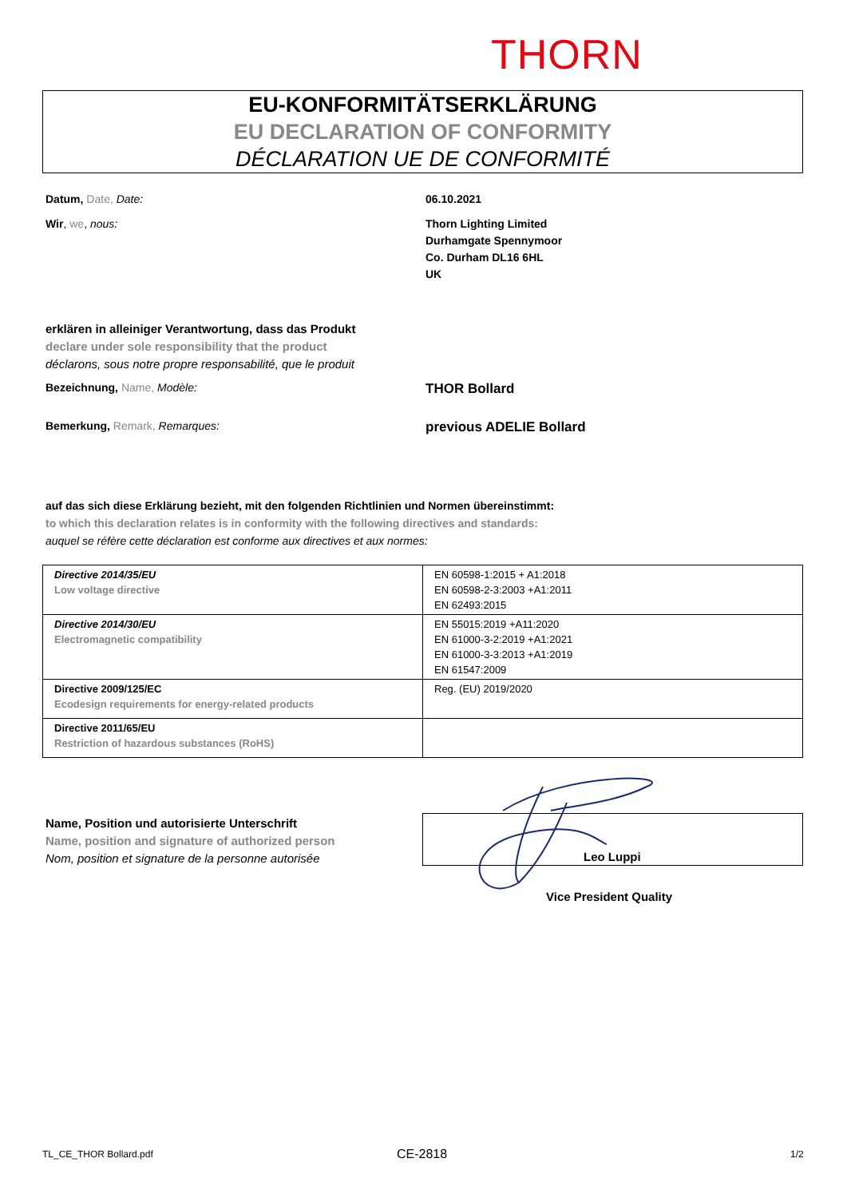THORN
EU-KONFORMITÄTSERKLÄRUNG
EU DECLARATION OF CONFORMITY
DÉCLARATION UE DE CONFORMITÉ
Datum, Date, Date: 06.10.2021
Wir, we, nous:
Thorn Lighting Limited
Durhamgate Spennymoor
Co. Durham DL16 6HL
UK
erklären in alleiniger Verantwortung, dass das Produkt
declare under sole responsibility that the product
déclarons, sous notre propre responsabilité, que le produit
Bezeichnung, Name, Modèle: THOR Bollard
Bemerkung, Remark, Remarques: previous ADELIE Bollard
auf das sich diese Erklärung bezieht, mit den folgenden Richtlinien und Normen übereinstimmt:
to which this declaration relates is in conformity with the following directives and standards:
auquel se réfère cette déclaration est conforme aux directives et aux normes:
| Directive 2014/35/EU Low voltage directive | EN 60598-1:2015 + A1:2018 EN 60598-2-3:2003 +A1:2011 EN 62493:2015 |
| Directive 2014/30/EU Electromagnetic compatibility | EN 55015:2019 +A11:2020 EN 61000-3-2:2019 +A1:2021 EN 61000-3-3:2013 +A1:2019 EN 61547:2009 |
| Directive 2009/125/EC Ecodesign requirements for energy-related products | Reg. (EU) 2019/2020 |
| Directive 2011/65/EU Restriction of hazardous substances (RoHS) | |
Name, Position und autorisierte Unterschrift
Name, position and signature of authorized person
Nom, position et signature de la personne autorisée
Leo Luppi
Vice President Quality
TL_CE_THOR Bollard.pdf CE-2818 1/2